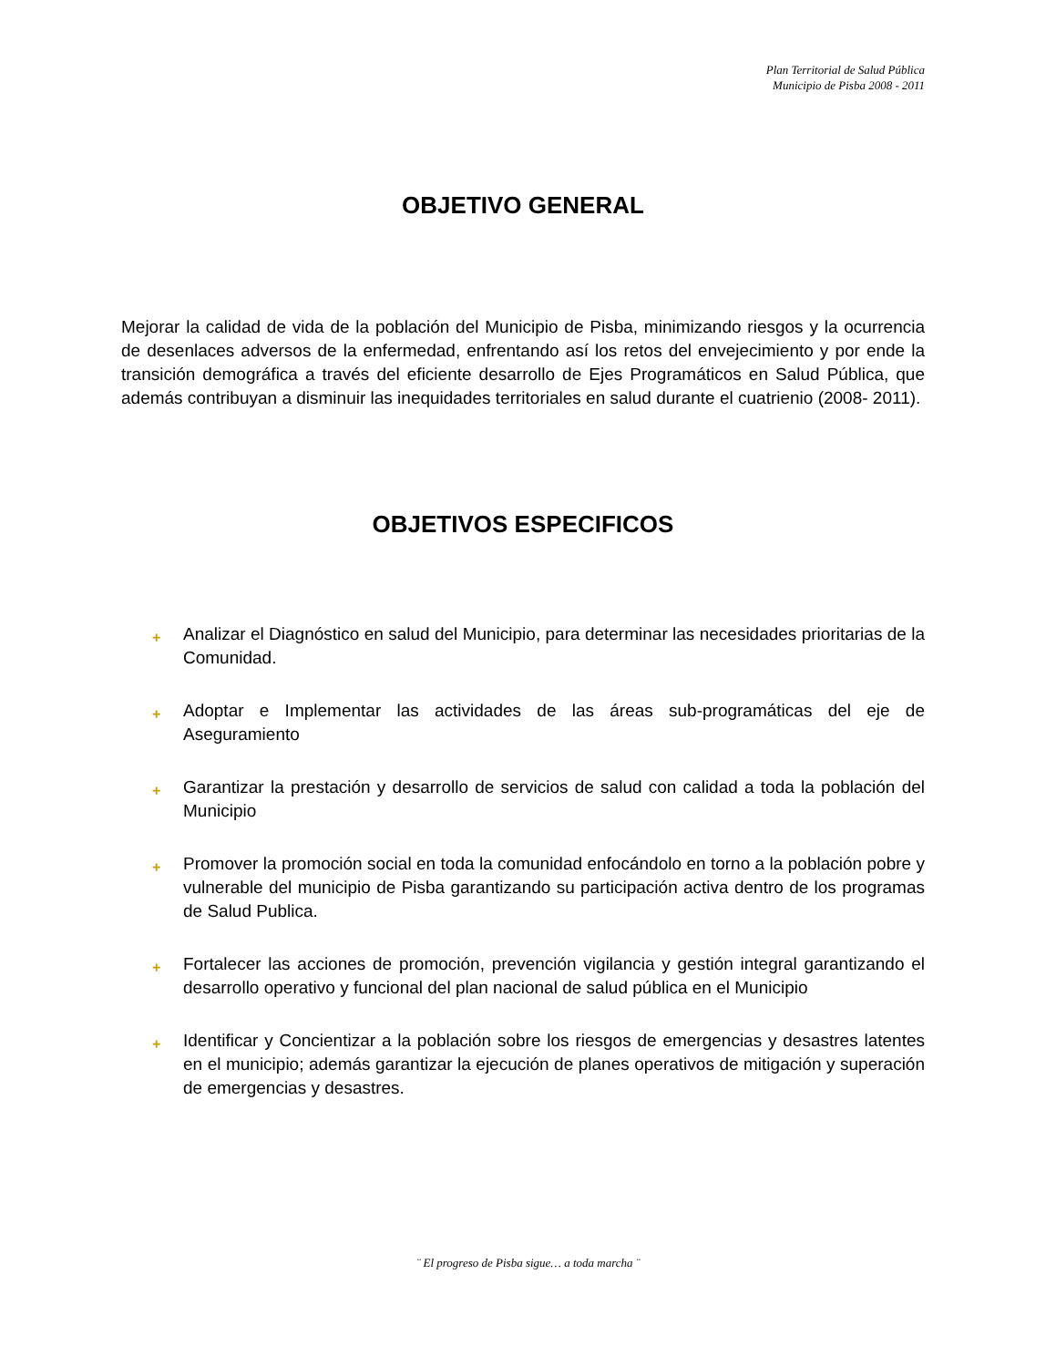Plan Territorial de Salud Pública
Municipio de Pisba 2008 - 2011
OBJETIVO GENERAL
Mejorar la calidad de vida de la población del Municipio de Pisba, minimizando riesgos y la ocurrencia de desenlaces adversos de la enfermedad, enfrentando así los retos del envejecimiento y por ende la transición demográfica a través del eficiente desarrollo de Ejes Programáticos en Salud Pública, que además contribuyan a disminuir las inequidades territoriales en salud durante el cuatrienio (2008- 2011).
OBJETIVOS ESPECIFICOS
+ Analizar el Diagnóstico en salud del Municipio, para determinar las necesidades prioritarias de la Comunidad.
+ Adoptar e Implementar las actividades de las áreas sub-programáticas del eje de Aseguramiento
+ Garantizar la prestación y desarrollo de servicios de salud con calidad a toda la población del Municipio
+ Promover la promoción social en toda la comunidad enfocándolo en torno a la población pobre y vulnerable del municipio de Pisba garantizando su participación activa dentro de los programas de Salud Publica.
+ Fortalecer las acciones de promoción, prevención vigilancia y gestión integral garantizando el desarrollo operativo y funcional del plan nacional de salud pública en el Municipio
+ Identificar y Concientizar a la población sobre los riesgos de emergencias y desastres latentes en el municipio; además garantizar la ejecución de planes operativos de mitigación y superación de emergencias y desastres.
¨ El progreso de Pisba sigue… a toda marcha ¨